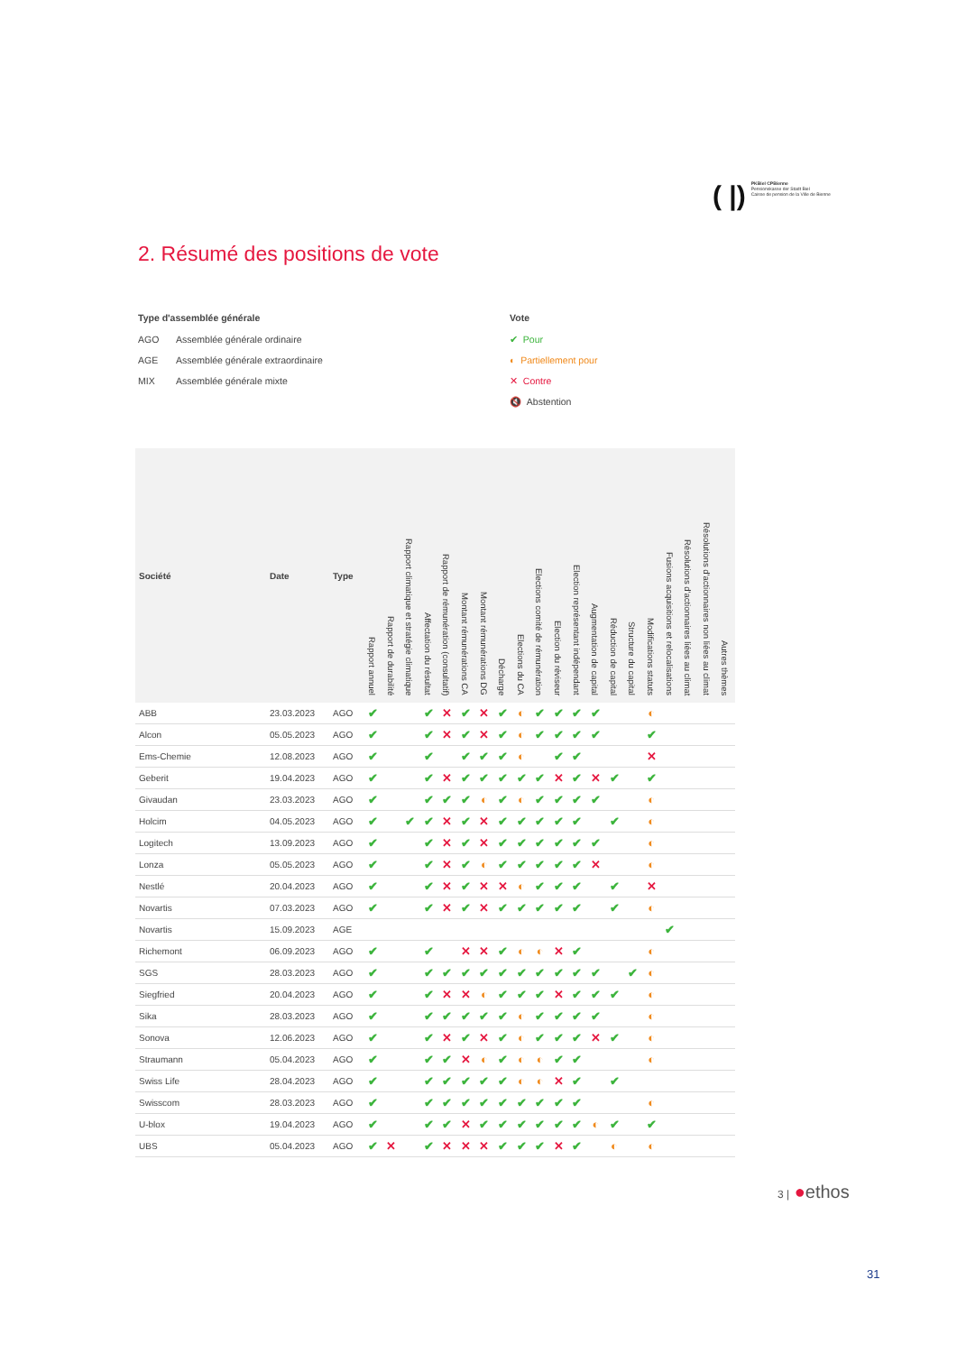( |) PKBiel CPBienne
Pensionskasse der Stadt Biel
Caisse de pension de la Ville de Bienne
2. Résumé des positions de vote
Type d'assemblée générale
AGO Assemblée générale ordinaire
AGE Assemblée générale extraordinaire
MIX Assemblée générale mixte
Vote
✔ Pour
◐ Partiellement pour
✕ Contre
🔇 Abstention
| Société | Date | Type | Rapport annuel | Rapport de durabilité | Rapport climatique et stratégie climatique | Affectation du résultat | Rapport de rémunération (consultatif) | Montant rémunérations CA | Montant rémunérations DG | Décharge | Elections du CA | Elections comité de rémunération | Election du réviseur | Election représentant indépendant | Augmentation de capital | Réduction de capital | Structure du capital | Modifications statuts | Fusions acquisitions et relocalisations | Résolutions d'actionnaires liées au climat | Résolutions d'actionnaires non liées au climat | Autres thèmes |
| --- | --- | --- | --- | --- | --- | --- | --- | --- | --- | --- | --- | --- | --- | --- | --- | --- | --- | --- | --- | --- | --- | --- |
| ABB | 23.03.2023 | AGO | ✔ | | | ✔ | ✕ | ✔ | ✕ | ✔ | ◐ | ✔ | ✔ | ✔ | ✔ | | | ◐ | | | | |
| Alcon | 05.05.2023 | AGO | ✔ | | | ✔ | ✕ | ✔ | ✕ | ✔ | ◐ | ✔ | ✔ | ✔ | ✔ | | | ✔ | | | | |
| Ems-Chemie | 12.08.2023 | AGO | ✔ | | | ✔ | | ✔ | ✔ | ✔ | ◐ | | ✔ | ✔ | | | | ✕ | | | | |
| Geberit | 19.04.2023 | AGO | ✔ | | | ✔ | ✕ | ✔ | ✔ | ✔ | ✔ | ✔ | ✕ | ✔ | ✕ | ✔ | | ✔ | | | | |
| Givaudan | 23.03.2023 | AGO | ✔ | | | ✔ | ✔ | ✔ | ◐ | ✔ | ◐ | ✔ | ✔ | ✔ | ✔ | | | ◐ | | | | |
| Holcim | 04.05.2023 | AGO | ✔ | | ✔ | ✔ | ✕ | ✔ | ✕ | ✔ | ✔ | ✔ | ✔ | ✔ | | ✔ | | ◐ | | | | |
| Logitech | 13.09.2023 | AGO | ✔ | | | ✔ | ✕ | ✔ | ✕ | ✔ | ✔ | ✔ | ✔ | ✔ | ✔ | | | ◐ | | | | |
| Lonza | 05.05.2023 | AGO | ✔ | | | ✔ | ✕ | ✔ | ◐ | ✔ | ✔ | ✔ | ✔ | ✔ | ✕ | | | ◐ | | | | |
| Nestlé | 20.04.2023 | AGO | ✔ | | | ✔ | ✕ | ✔ | ✕ | ✕ | ◐ | ✔ | ✔ | ✔ | | ✔ | | ✕ | | | | |
| Novartis | 07.03.2023 | AGO | ✔ | | | ✔ | ✕ | ✔ | ✕ | ✔ | ✔ | ✔ | ✔ | ✔ | | ✔ | | ◐ | | | | |
| Novartis | 15.09.2023 | AGE | | | | | | | | | | | | | | | | | ✔ | | | |
| Richemont | 06.09.2023 | AGO | ✔ | | | ✔ | | ✕ | ✕ | ✔ | ◐ | ◐ | ✕ | ✔ | | | | ◐ | | | | |
| SGS | 28.03.2023 | AGO | ✔ | | | ✔ | ✔ | ✔ | ✔ | ✔ | ✔ | ✔ | ✔ | ✔ | ✔ | | ✔ | ◐ | | | | |
| Siegfried | 20.04.2023 | AGO | ✔ | | | ✔ | ✕ | ✕ | ◐ | ✔ | ✔ | ✔ | ✕ | ✔ | ✔ | ✔ | | ◐ | | | | |
| Sika | 28.03.2023 | AGO | ✔ | | | ✔ | ✔ | ✔ | ✔ | ✔ | ◐ | ✔ | ✔ | ✔ | ✔ | | | ◐ | | | | |
| Sonova | 12.06.2023 | AGO | ✔ | | | ✔ | ✕ | ✔ | ✕ | ✔ | ◐ | ✔ | ✔ | ✔ | ✕ | ✔ | | ◐ | | | | |
| Straumann | 05.04.2023 | AGO | ✔ | | | ✔ | ✔ | ✕ | ◐ | ✔ | ◐ | ◐ | ✔ | ✔ | | | | ◐ | | | | |
| Swiss Life | 28.04.2023 | AGO | ✔ | | | ✔ | ✔ | ✔ | ✔ | ✔ | ◐ | ◐ | ✕ | ✔ | | ✔ | | | | | | |
| Swisscom | 28.03.2023 | AGO | ✔ | | | ✔ | ✔ | ✔ | ✔ | ✔ | ✔ | ✔ | ✔ | ✔ | | | | ◐ | | | | |
| U-blox | 19.04.2023 | AGO | ✔ | | | ✔ | ✔ | ✕ | ✔ | ✔ | ✔ | ✔ | ✔ | ✔ | ◐ | ✔ | | ✔ | | | | |
| UBS | 05.04.2023 | AGO | ✔ | ✕ | | ✔ | ✕ | ✕ | ✕ | ✔ | ✔ | ✔ | ✕ | ✔ | | ◐ | | ◐ | | | | |
3 | ●ethos
31